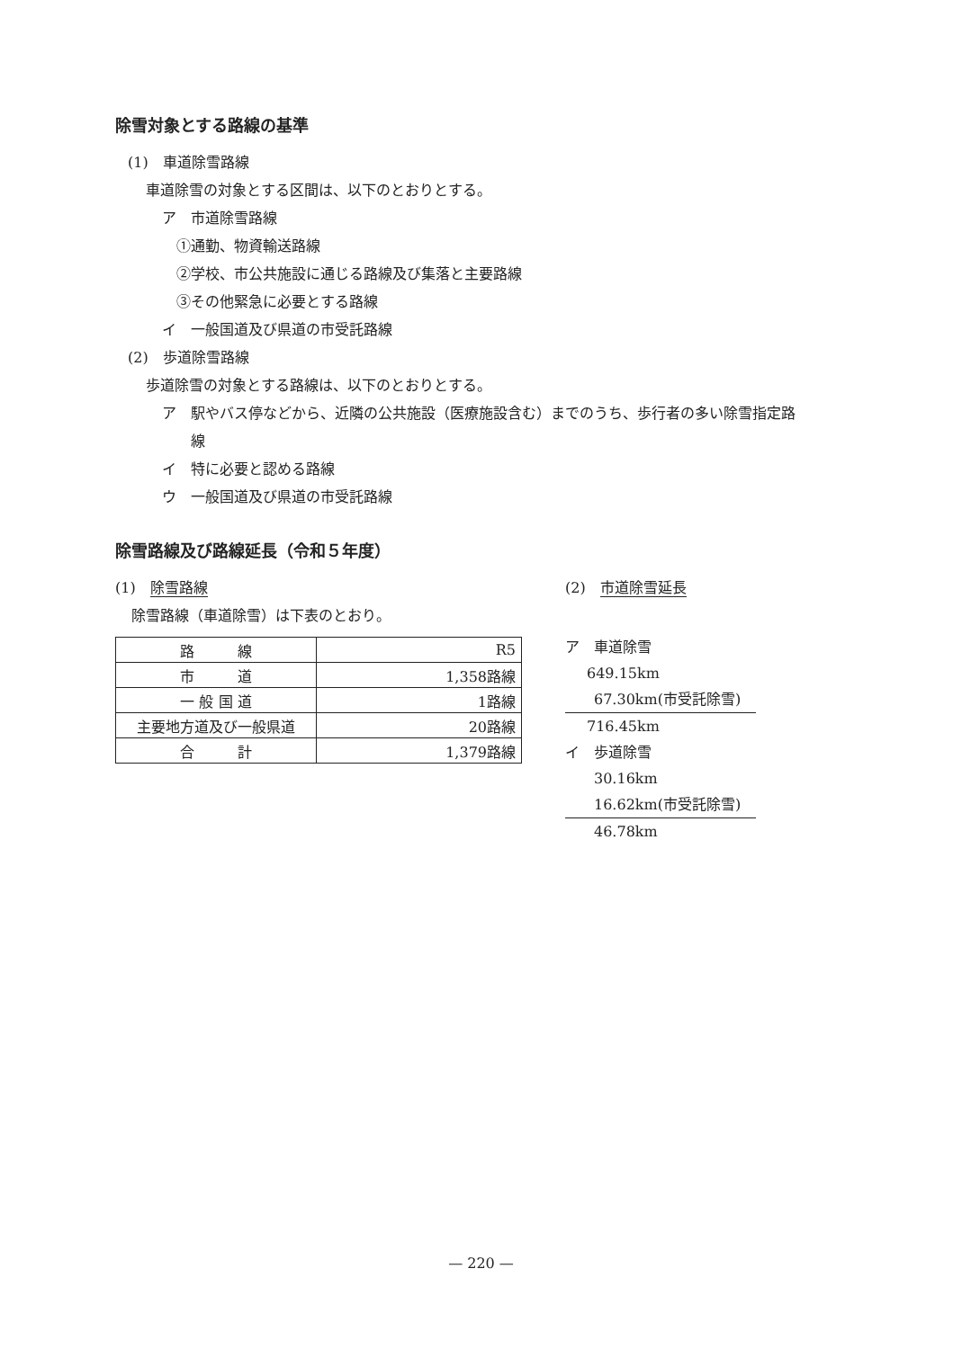除雪対象とする路線の基準
(1)　車道除雪路線
車道除雪の対象とする区間は、以下のとおりとする。
ア　市道除雪路線
①通勤、物資輸送路線
②学校、市公共施設に通じる路線及び集落と主要路線
③その他緊急に必要とする路線
イ　一般国道及び県道の市受託路線
(2)　歩道除雪路線
歩道除雪の対象とする路線は、以下のとおりとする。
ア　駅やバス停などから、近隣の公共施設（医療施設含む）までのうち、歩行者の多い除雪指定路
　　線
イ　特に必要と認める路線
ウ　一般国道及び県道の市受託路線
除雪路線及び路線延長（令和５年度）
(1)　除雪路線
除雪路線（車道除雪）は下表のとおり。
| 路 線 | R5 |
| 市 道 | 1,358路線 |
| 一 般 国 道 | 1路線 |
| 主要地方道及び一般県道 | 20路線 |
| 合 計 | 1,379路線 |
(2)　市道除雪延長
ア　車道除雪
649.15km
67.30km(市受託除雪)
716.45km
イ　歩道除雪
30.16km
16.62km(市受託除雪)
46.78km
— 220 —